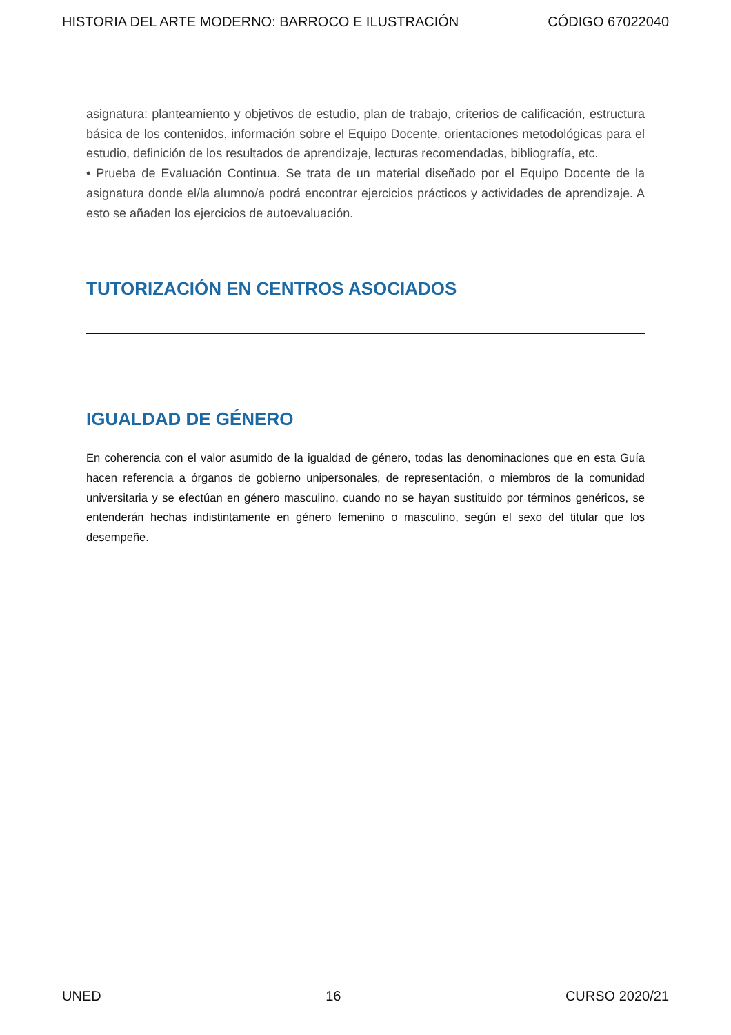HISTORIA DEL ARTE MODERNO: BARROCO E ILUSTRACIÓN CÓDIGO 67022040
asignatura: planteamiento y objetivos de estudio, plan de trabajo, criterios de calificación, estructura básica de los contenidos, información sobre el Equipo Docente, orientaciones metodológicas para el estudio, definición de los resultados de aprendizaje, lecturas recomendadas, bibliografía, etc.
• Prueba de Evaluación Continua. Se trata de un material diseñado por el Equipo Docente de la asignatura donde el/la alumno/a podrá encontrar ejercicios prácticos y actividades de aprendizaje. A esto se añaden los ejercicios de autoevaluación.
TUTORIZACIÓN EN CENTROS ASOCIADOS
IGUALDAD DE GÉNERO
En coherencia con el valor asumido de la igualdad de género, todas las denominaciones que en esta Guía hacen referencia a órganos de gobierno unipersonales, de representación, o miembros de la comunidad universitaria y se efectúan en género masculino, cuando no se hayan sustituido por términos genéricos, se entenderán hechas indistintamente en género femenino o masculino, según el sexo del titular que los desempeñe.
UNED 16 CURSO 2020/21